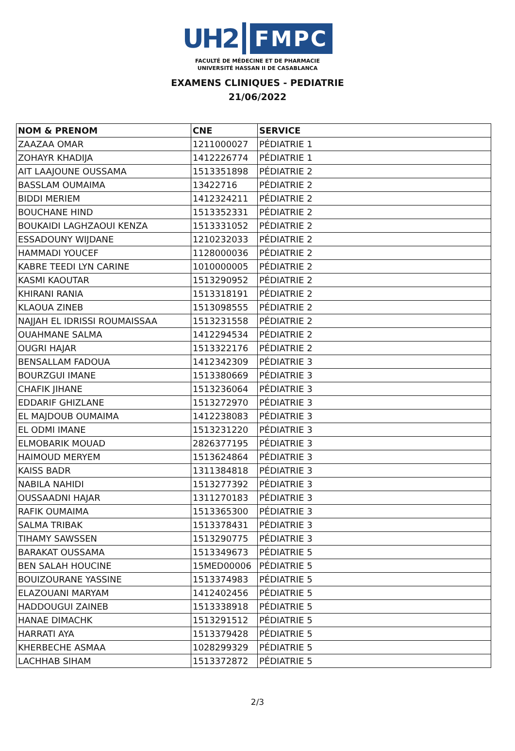UH2 FMPC
FACULTÉ DE MÉDECINE ET DE PHARMACIE
UNIVERSITÉ HASSAN II DE CASABLANCA
EXAMENS CLINIQUES - PEDIATRIE
21/06/2022
| NOM & PRENOM | CNE | SERVICE |
| --- | --- | --- |
| ZAAZAA OMAR | 1211000027 | PÉDIATRIE 1 |
| ZOHAYR KHADIJA | 1412226774 | PÉDIATRIE 1 |
| AIT LAAJOUNE OUSSAMA | 1513351898 | PÉDIATRIE 2 |
| BASSLAM OUMAIMA | 13422716 | PÉDIATRIE 2 |
| BIDDI MERIEM | 1412324211 | PÉDIATRIE 2 |
| BOUCHANE HIND | 1513352331 | PÉDIATRIE 2 |
| BOUKAIDI LAGHZAOUI KENZA | 1513331052 | PÉDIATRIE 2 |
| ESSADOUNY WIJDANE | 1210232033 | PÉDIATRIE 2 |
| HAMMADI YOUCEF | 1128000036 | PÉDIATRIE 2 |
| KABRE TEEDI LYN CARINE | 1010000005 | PÉDIATRIE 2 |
| KASMI KAOUTAR | 1513290952 | PÉDIATRIE 2 |
| KHIRANI RANIA | 1513318191 | PÉDIATRIE 2 |
| KLAOUA ZINEB | 1513098555 | PÉDIATRIE 2 |
| NAJJAH EL IDRISSI ROUMAISSAA | 1513231558 | PÉDIATRIE 2 |
| OUAHMANE SALMA | 1412294534 | PÉDIATRIE 2 |
| OUGRI HAJAR | 1513322176 | PÉDIATRIE 2 |
| BENSALLAM FADOUA | 1412342309 | PÉDIATRIE 3 |
| BOURZGUI IMANE | 1513380669 | PÉDIATRIE 3 |
| CHAFIK JIHANE | 1513236064 | PÉDIATRIE 3 |
| EDDARIF GHIZLANE | 1513272970 | PÉDIATRIE 3 |
| EL MAJDOUB OUMAIMA | 1412238083 | PÉDIATRIE 3 |
| EL ODMI IMANE | 1513231220 | PÉDIATRIE 3 |
| ELMOBARIK MOUAD | 2826377195 | PÉDIATRIE 3 |
| HAIMOUD MERYEM | 1513624864 | PÉDIATRIE 3 |
| KAISS BADR | 1311384818 | PÉDIATRIE 3 |
| NABILA NAHIDI | 1513277392 | PÉDIATRIE 3 |
| OUSSAADNI HAJAR | 1311270183 | PÉDIATRIE 3 |
| RAFIK OUMAIMA | 1513365300 | PÉDIATRIE 3 |
| SALMA TRIBAK | 1513378431 | PÉDIATRIE 3 |
| TIHAMY SAWSSEN | 1513290775 | PÉDIATRIE 3 |
| BARAKAT OUSSAMA | 1513349673 | PÉDIATRIE 5 |
| BEN SALAH HOUCINE | 15MED00006 | PÉDIATRIE 5 |
| BOUIZOURANE YASSINE | 1513374983 | PÉDIATRIE 5 |
| ELAZOUANI MARYAM | 1412402456 | PÉDIATRIE 5 |
| HADDOUGUI ZAINEB | 1513338918 | PÉDIATRIE 5 |
| HANAE DIMACHK | 1513291512 | PÉDIATRIE 5 |
| HARRATI AYA | 1513379428 | PÉDIATRIE 5 |
| KHERBECHE ASMAA | 1028299329 | PÉDIATRIE 5 |
| LACHHAB SIHAM | 1513372872 | PÉDIATRIE 5 |
2/3